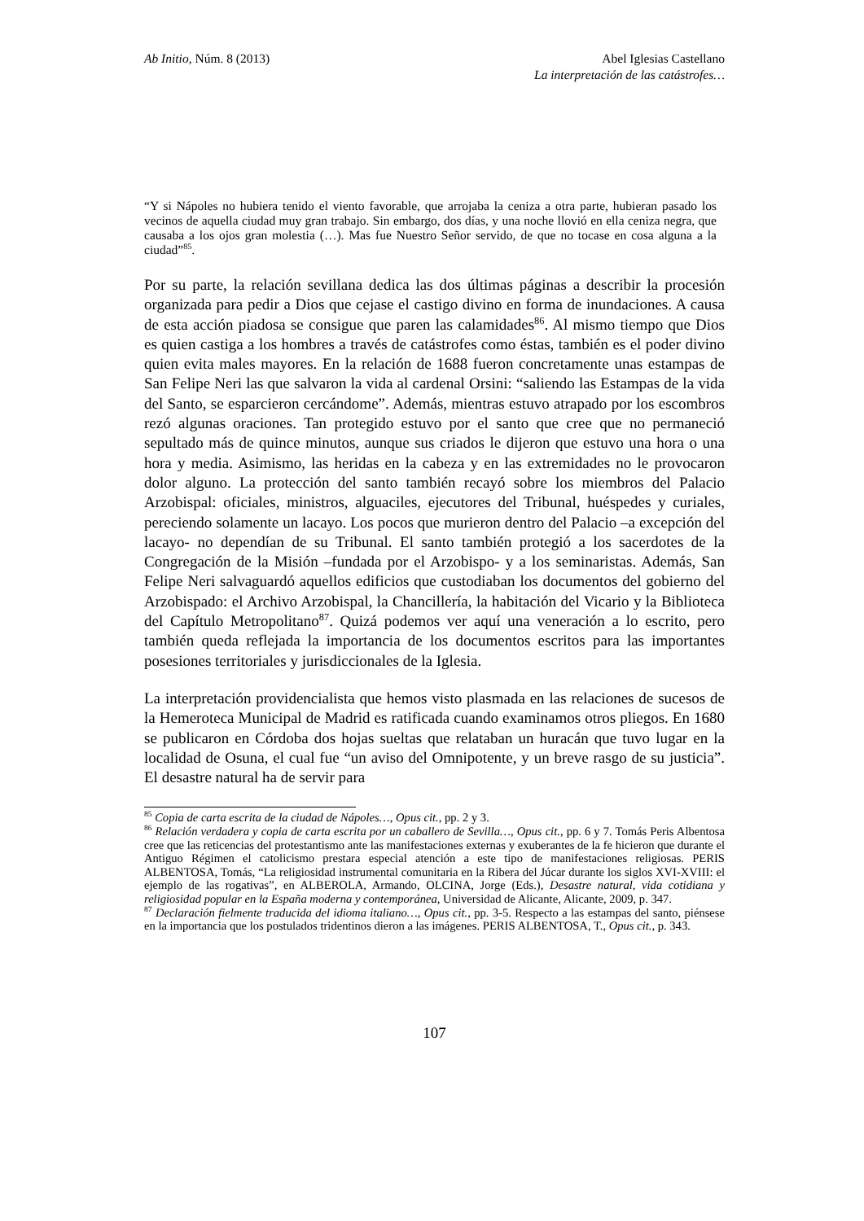Ab Initio, Núm. 8 (2013) Abel Iglesias Castellano
La interpretación de las catástrofes…
“Y si Nápoles no hubiera tenido el viento favorable, que arrojaba la ceniza a otra parte, hubieran pasado los vecinos de aquella ciudad muy gran trabajo. Sin embargo, dos días, y una noche llovió en ella ceniza negra, que causaba a los ojos gran molestia (…). Mas fue Nuestro Señor servido, de que no tocase en cosa alguna a la ciudad”<sup>85</sup>.
Por su parte, la relación sevillana dedica las dos últimas páginas a describir la procesión organizada para pedir a Dios que cejase el castigo divino en forma de inundaciones. A causa de esta acción piadosa se consigue que paren las calamidades<sup>86</sup>. Al mismo tiempo que Dios es quien castiga a los hombres a través de catástrofes como éstas, también es el poder divino quien evita males mayores. En la relación de 1688 fueron concretamente unas estampas de San Felipe Neri las que salvaron la vida al cardenal Orsini: “saliendo las Estampas de la vida del Santo, se esparcieron cercándome”. Además, mientras estuvo atrapado por los escombros rezó algunas oraciones. Tan protegido estuvo por el santo que cree que no permaneció sepultado más de quince minutos, aunque sus criados le dijeron que estuvo una hora o una hora y media. Asimismo, las heridas en la cabeza y en las extremidades no le provocaron dolor alguno. La protección del santo también recayó sobre los miembros del Palacio Arzobispal: oficiales, ministros, alguaciles, ejecutores del Tribunal, huéspedes y curiales, pereciendo solamente un lacayo. Los pocos que murieron dentro del Palacio –a excepción del lacayo- no dependían de su Tribunal. El santo también protegió a los sacerdotes de la Congregación de la Misión –fundada por el Arzobispo- y a los seminaristas. Además, San Felipe Neri salvaguardó aquellos edificios que custodiaban los documentos del gobierno del Arzobispado: el Archivo Arzobispal, la Chancillería, la habitación del Vicario y la Biblioteca del Capítulo Metropolitano<sup>87</sup>. Quizá podemos ver aquí una veneración a lo escrito, pero también queda reflejada la importancia de los documentos escritos para las importantes posesiones territoriales y jurisdiccionales de la Iglesia.
La interpretación providencialista que hemos visto plasmada en las relaciones de sucesos de la Hemeroteca Municipal de Madrid es ratificada cuando examinamos otros pliegos. En 1680 se publicaron en Córdoba dos hojas sueltas que relataban un huracán que tuvo lugar en la localidad de Osuna, el cual fue “un aviso del Omnipotente, y un breve rasgo de su justicia”. El desastre natural ha de servir para
<sup>85</sup> Copia de carta escrita de la ciudad de Nápoles…, Opus cit., pp. 2 y 3.
<sup>86</sup> Relación verdadera y copia de carta escrita por un caballero de Sevilla…, Opus cit., pp. 6 y 7. Tomás Peris Albentosa cree que las reticencias del protestantismo ante las manifestaciones externas y exuberantes de la fe hicieron que durante el Antiguo Régimen el catolicismo prestara especial atención a este tipo de manifestaciones religiosas. PERIS ALBENTOSA, Tomás, “La religiosidad instrumental comunitaria en la Ribera del Júcar durante los siglos XVI-XVIII: el ejemplo de las rogativas”, en ALBEROLA, Armando, OLCINA, Jorge (Eds.), Desastre natural, vida cotidiana y religiosidad popular en la España moderna y contemporánea, Universidad de Alicante, Alicante, 2009, p. 347.
<sup>87</sup> Declaración fielmente traducida del idioma italiano…, Opus cit., pp. 3-5. Respecto a las estampas del santo, piénsese en la importancia que los postulados tridentinos dieron a las imágenes. PERIS ALBENTOSA, T., Opus cit., p. 343.
107